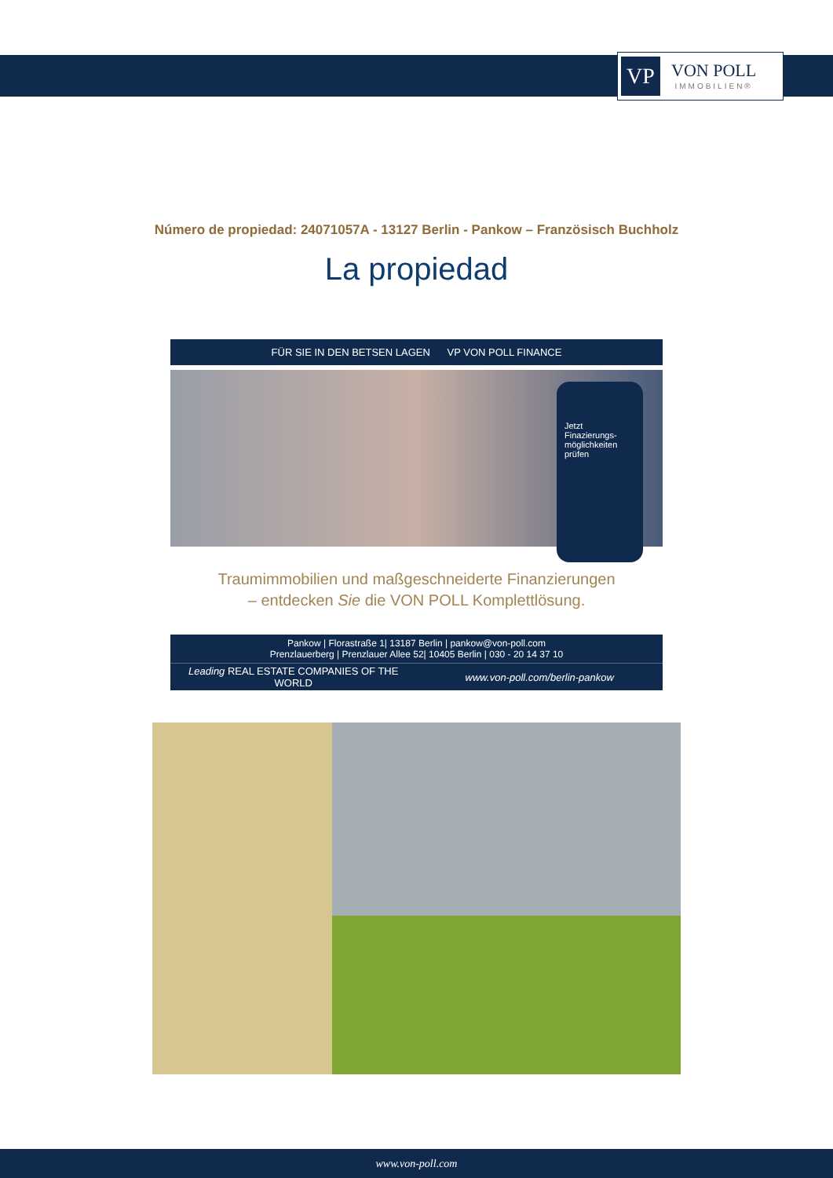VP
VON POLL
IMMOBILIEN®
Número de propiedad: 24071057A - 13127 Berlin - Pankow – Französisch Buchholz
La propiedad
FÜR SIE IN DEN BETSEN LAGEN VP VON POLL FINANCE
Jetzt Finazierungs-möglichkeiten prüfen
Traumimmobilien und maßgeschneiderte Finanzierungen
– entdecken Sie die VON POLL Komplettlösung.
Pankow | Florastraße 1| 13187 Berlin | pankow@von-poll.com
Prenzlauerberg | Prenzlauer Allee 52| 10405 Berlin | 030 - 20 14 37 10
Leading REAL ESTATE COMPANIES OF THE WORLD
www.von-poll.com/berlin-pankow
www.von-poll.com